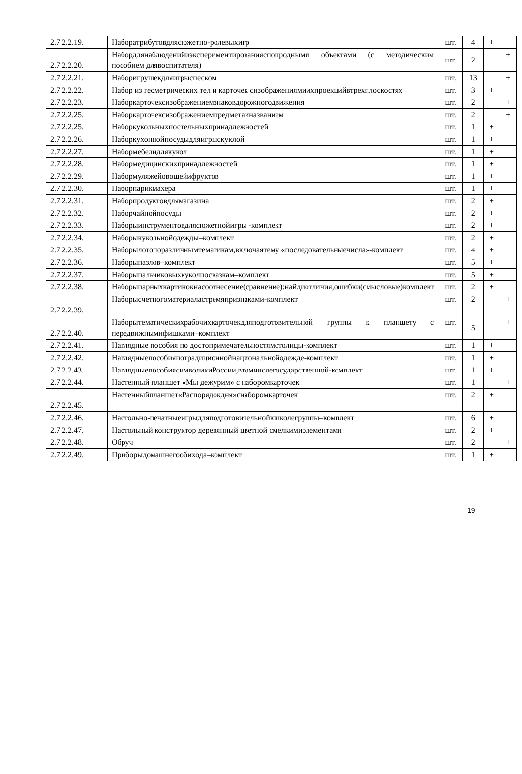| 2.7.2.2.19. | Наборатрибутовдлясюжетно-ролевыхигр | шт. | 4 | + | |
| 2.7.2.2.20. | Набордлянаблюденийиэкспериментированияспопродными объектами (с методическим пособием длявоспитателя) | шт. | 2 | | + |
| 2.7.2.2.21. | Наборигрушекдляигрыспеском | шт. | 13 | | + |
| 2.7.2.2.22. | Набор из геометрических тел и карточек сизображениямиихпроекцийвтрехплоскостях | шт. | 3 | + | |
| 2.7.2.2.23. | Наборкарточексизображениемзнаковдорожногодвижения | шт. | 2 | | + |
| 2.7.2.2.25. | Наборкарточексизображениемпредметаиназванием | шт. | 2 | | + |
| 2.7.2.2.25. | Наборкукольныхпостельныхпринадлежностей | шт. | 1 | + | |
| 2.7.2.2.26. | Наборкухоннойпосудыдляигрыскуклой | шт. | 1 | + | |
| 2.7.2.2.27. | Набормебелидлякукол | шт. | 1 | + | |
| 2.7.2.2.28. | Набормедицинскихпринадлежностей | шт. | 1 | + | |
| 2.7.2.2.29. | Набормуляжейовощейифруктов | шт. | 1 | + | |
| 2.7.2.2.30. | Наборпарикмахера | шт. | 1 | + | |
| 2.7.2.2.31. | Наборпродуктовдлямагазина | шт. | 2 | + | |
| 2.7.2.2.32. | Наборчайнойпосуды | шт. | 2 | + | |
| 2.7.2.2.33. | Наборыинструментовдлясюжетнойигры -комплект | шт. | 2 | + | |
| 2.7.2.2.34. | Наборыкукольнойодежды–комплект | шт. | 2 | + | |
| 2.7.2.2.35. | Наборылотопоразличнымтематикам,включаятему «последовательныечисла»-комплект | шт. | 4 | + | |
| 2.7.2.2.36. | Наборыпазлов–комплект | шт. | 5 | + | |
| 2.7.2.2.37. | Наборыпальчиковыхкуколпосказкам–комплект | шт. | 5 | + | |
| 2.7.2.2.38. | Наборыпарныхкартинокнасоотнесение(сравнение):найдиотличия,ошибки(смысловые)комплект | шт. | 2 | + | |
| 2.7.2.2.39. | Наборысчетногоматериаластремяпризнаками-комплект | шт. | 2 | | + |
| 2.7.2.2.40. | Наборытематическихрабочихкарточекдляподготовительной группы к планшету с передвижнымифишками–комплект | шт. | 5 | | + |
| 2.7.2.2.41. | Наглядные пособия по достопримечательностямстолицы-комплект | шт. | 1 | + | |
| 2.7.2.2.42. | Наглядныепособияпотрадиционнойнациональнойодежде-комплект | шт. | 1 | + | |
| 2.7.2.2.43. | НаглядныепособиясимволикиРоссии,втомчислегосударственной-комплект | шт. | 1 | + | |
| 2.7.2.2.44. | Настенный планшет «Мы дежурим» с наборомкарточек | шт. | 1 | | + |
| 2.7.2.2.45. | Настенныйпланшет«Распорядокдня»снаборомкарточек | шт. | 2 | + | |
| 2.7.2.2.46. | Настольно-печатныеигрыдляподготовительнойкшколегруппы–комплект | шт. | 6 | + | |
| 2.7.2.2.47. | Настольный конструктор деревянный цветной смелкимиэлементами | шт. | 2 | + | |
| 2.7.2.2.48. | Обруч | шт. | 2 | | + |
| 2.7.2.2.49. | Приборыдомашнегообихода–комплект | шт. | 1 | + | |
19